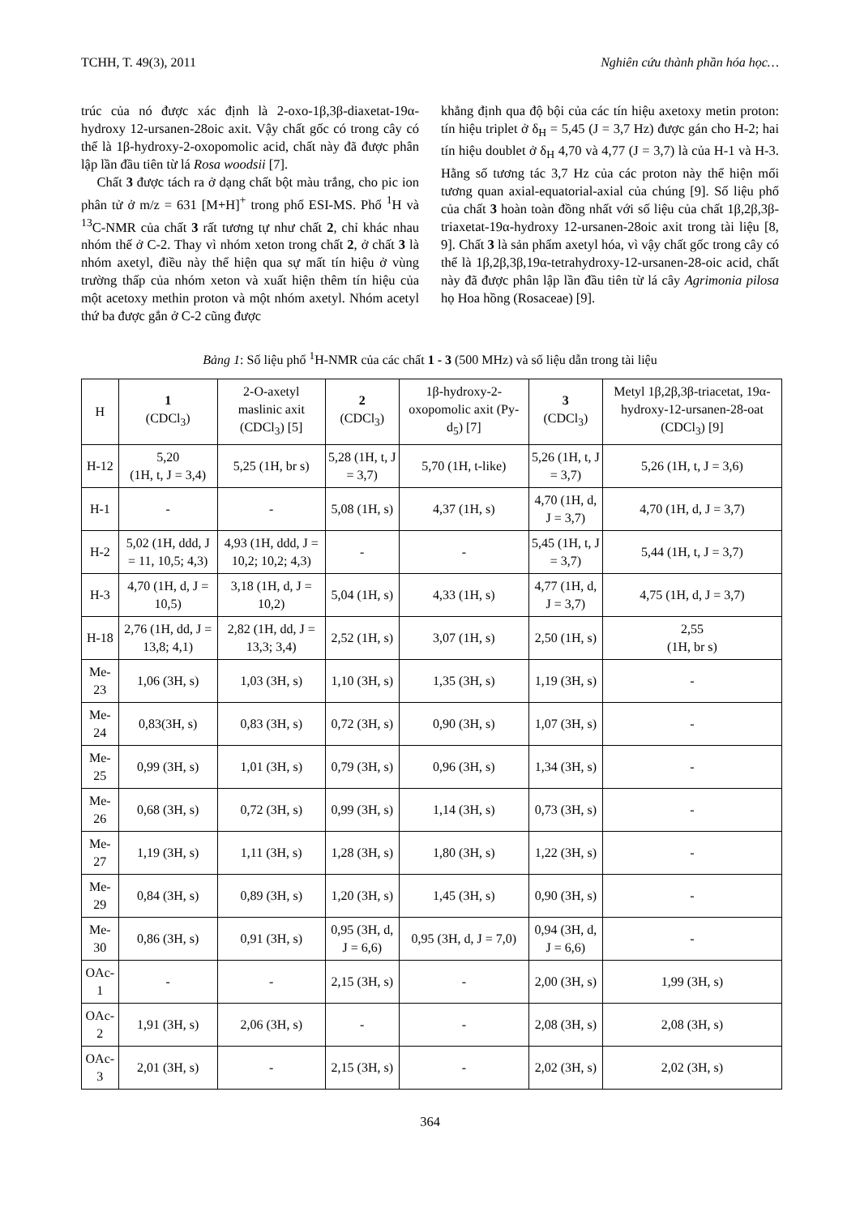TCHH, T. 49(3), 2011 Nghiên cứu thành phần hóa học…
trúc của nó được xác định là 2-oxo-1β,3β-diaxetat-19α-hydroxy 12-ursanen-28oic axit. Vậy chất gốc có trong cây có thể là 1β-hydroxy-2-oxopomolic acid, chất này đã được phân lập lần đầu tiên từ lá Rosa woodsii [7].
Chất 3 được tách ra ở dạng chất bột màu trắng, cho pic ion phân tử ở m/z = 631 [M+H]<sup>+</sup> trong phổ ESI-MS. Phổ <sup>1</sup>H và <sup>13</sup>C-NMR của chất 3 rất tương tự như chất 2, chỉ khác nhau nhóm thế ở C-2. Thay vì nhóm xeton trong chất 2, ở chất 3 là nhóm axetyl, điều này thể hiện qua sự mất tín hiệu ở vùng trường thấp của nhóm xeton và xuất hiện thêm tín hiệu của một acetoxy methin proton và một nhóm axetyl. Nhóm acetyl thứ ba được gắn ở C-2 cũng được
khẳng định qua độ bội của các tín hiệu axetoxy metin proton: tín hiệu triplet ở δ<sub>H</sub> = 5,45 (J = 3,7 Hz) được gán cho H-2; hai tín hiệu doublet ở δ<sub>H</sub> 4,70 và 4,77 (J = 3,7) là của H-1 và H-3. Hằng số tương tác 3,7 Hz của các proton này thể hiện mối tương quan axial-equatorial-axial của chúng [9]. Số liệu phổ của chất 3 hoàn toàn đồng nhất với số liệu của chất 1β,2β,3β-triaxetat-19α-hydroxy 12-ursanen-28oic axit trong tài liệu [8, 9]. Chất 3 là sản phẩm axetyl hóa, vì vậy chất gốc trong cây có thể là 1β,2β,3β,19α-tetrahydroxy-12-ursanen-28-oic acid, chất này đã được phân lập lần đầu tiên từ lá cây Agrimonia pilosa họ Hoa hồng (Rosaceae) [9].
Bảng 1: Số liệu phổ <sup>1</sup>H-NMR của các chất 1 - 3 (500 MHz) và số liệu dẫn trong tài liệu
| H | 1 (CDCl<sub>3</sub>) | 2-O-axetyl maslinic axit (CDCl<sub>3</sub>) [5] | 2 (CDCl<sub>3</sub>) | 1β-hydroxy-2-oxopomolic axit (Py-d<sub>5</sub>) [7] | 3 (CDCl<sub>3</sub>) | Metyl 1β,2β,3β-triacetat, 19α-hydroxy-12-ursanen-28-oat (CDCl<sub>3</sub>) [9] |
| --- | --- | --- | --- | --- | --- | --- |
| H-12 | 5,20 (1H, t, J = 3,4) | 5,25 (1H, br s) | 5,28 (1H, t, J = 3,7) | 5,70 (1H, t-like) | 5,26 (1H, t, J = 3,7) | 5,26 (1H, t, J = 3,6) |
| H-1 | - | - | 5,08 (1H, s) | 4,37 (1H, s) | 4,70 (1H, d, J = 3,7) | 4,70 (1H, d, J = 3,7) |
| H-2 | 5,02 (1H, ddd, J = 11, 10,5; 4,3) | 4,93 (1H, ddd, J = 10,2; 10,2; 4,3) | - | - | 5,45 (1H, t, J = 3,7) | 5,44 (1H, t, J = 3,7) |
| H-3 | 4,70 (1H, d, J = 10,5) | 3,18 (1H, d, J = 10,2) | 5,04 (1H, s) | 4,33 (1H, s) | 4,77 (1H, d, J = 3,7) | 4,75 (1H, d, J = 3,7) |
| H-18 | 2,76 (1H, dd, J = 13,8; 4,1) | 2,82 (1H, dd, J = 13,3; 3,4) | 2,52 (1H, s) | 3,07 (1H, s) | 2,50 (1H, s) | 2,55 (1H, br s) |
| Me-23 | 1,06 (3H, s) | 1,03 (3H, s) | 1,10 (3H, s) | 1,35 (3H, s) | 1,19 (3H, s) | - |
| Me-24 | 0,83(3H, s) | 0,83 (3H, s) | 0,72 (3H, s) | 0,90 (3H, s) | 1,07 (3H, s) | - |
| Me-25 | 0,99 (3H, s) | 1,01 (3H, s) | 0,79 (3H, s) | 0,96 (3H, s) | 1,34 (3H, s) | - |
| Me-26 | 0,68 (3H, s) | 0,72 (3H, s) | 0,99 (3H, s) | 1,14 (3H, s) | 0,73 (3H, s) | - |
| Me-27 | 1,19 (3H, s) | 1,11 (3H, s) | 1,28 (3H, s) | 1,80 (3H, s) | 1,22 (3H, s) | - |
| Me-29 | 0,84 (3H, s) | 0,89 (3H, s) | 1,20 (3H, s) | 1,45 (3H, s) | 0,90 (3H, s) | - |
| Me-30 | 0,86 (3H, s) | 0,91 (3H, s) | 0,95 (3H, d, J = 6,6) | 0,95 (3H, d, J = 7,0) | 0,94 (3H, d, J = 6,6) | - |
| OAc-1 | - | - | 2,15 (3H, s) | - | 2,00 (3H, s) | 1,99 (3H, s) |
| OAc-2 | 1,91 (3H, s) | 2,06 (3H, s) | - | - | 2,08 (3H, s) | 2,08 (3H, s) |
| OAc-3 | 2,01 (3H, s) | - | 2,15 (3H, s) | - | 2,02 (3H, s) | 2,02 (3H, s) |
364